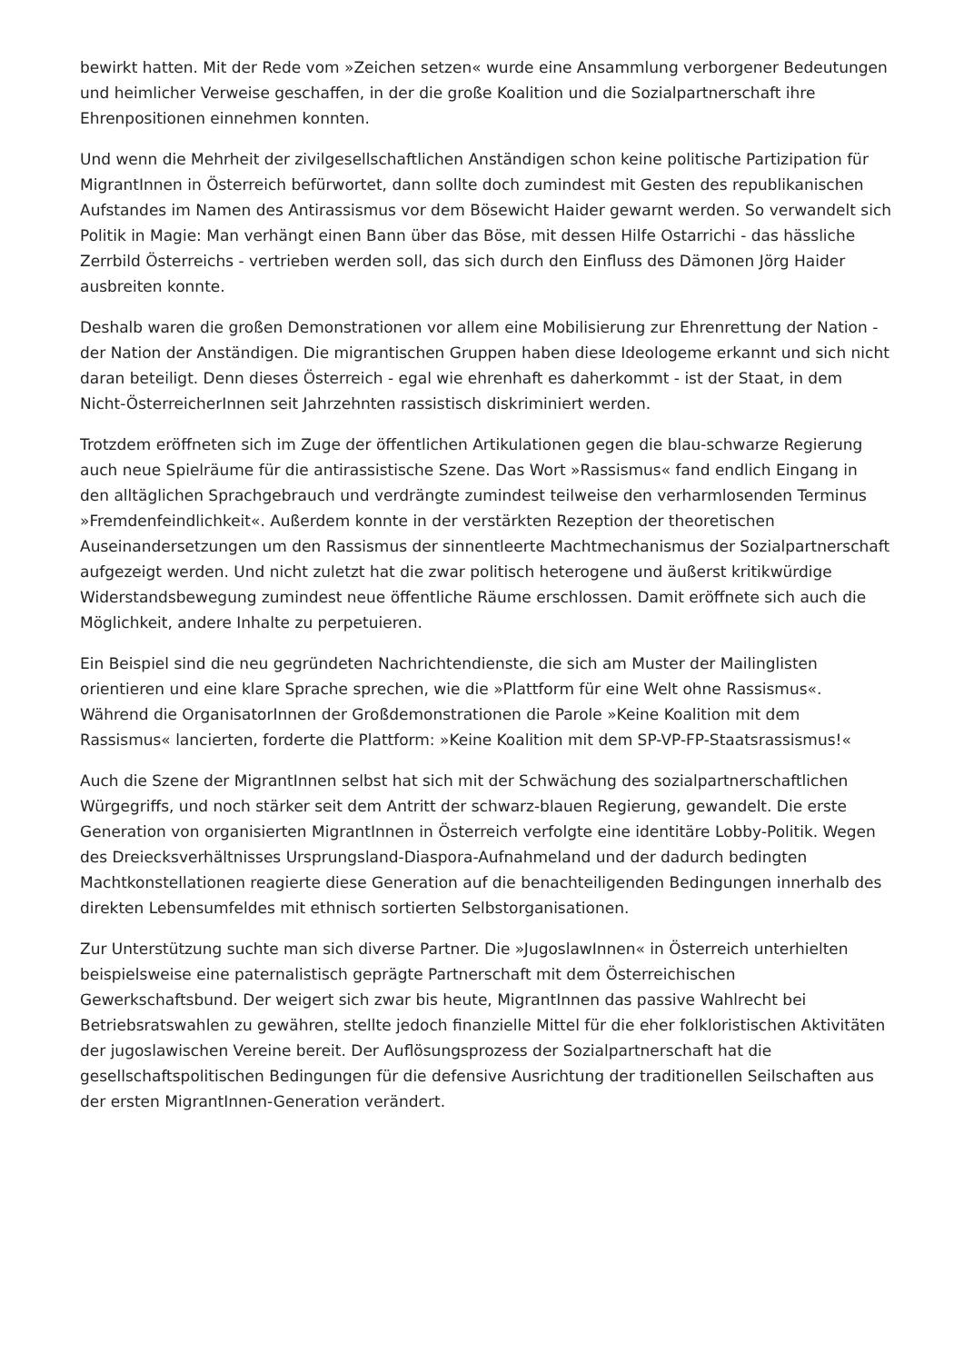bewirkt hatten. Mit der Rede vom »Zeichen setzen« wurde eine Ansammlung verborgener Bedeutungen und heimlicher Verweise geschaffen, in der die große Koalition und die Sozialpartnerschaft ihre Ehrenpositionen einnehmen konnten.
Und wenn die Mehrheit der zivilgesellschaftlichen Anständigen schon keine politische Partizipation für MigrantInnen in Österreich befürwortet, dann sollte doch zumindest mit Gesten des republikanischen Aufstandes im Namen des Antirassismus vor dem Bösewicht Haider gewarnt werden. So verwandelt sich Politik in Magie: Man verhängt einen Bann über das Böse, mit dessen Hilfe Ostarrichi - das hässliche Zerrbild Österreichs - vertrieben werden soll, das sich durch den Einfluss des Dämonen Jörg Haider ausbreiten konnte.
Deshalb waren die großen Demonstrationen vor allem eine Mobilisierung zur Ehrenrettung der Nation - der Nation der Anständigen. Die migrantischen Gruppen haben diese Ideologeme erkannt und sich nicht daran beteiligt. Denn dieses Österreich - egal wie ehrenhaft es daherkommt - ist der Staat, in dem Nicht-ÖsterreicherInnen seit Jahrzehnten rassistisch diskriminiert werden.
Trotzdem eröffneten sich im Zuge der öffentlichen Artikulationen gegen die blau-schwarze Regierung auch neue Spielräume für die antirassistische Szene. Das Wort »Rassismus« fand endlich Eingang in den alltäglichen Sprachgebrauch und verdrängte zumindest teilweise den verharmlosenden Terminus »Fremdenfeindlichkeit«. Außerdem konnte in der verstärkten Rezeption der theoretischen Auseinandersetzungen um den Rassismus der sinnentleerte Machtmechanismus der Sozialpartnerschaft aufgezeigt werden. Und nicht zuletzt hat die zwar politisch heterogene und äußerst kritikwürdige Widerstandsbewegung zumindest neue öffentliche Räume erschlossen. Damit eröffnete sich auch die Möglichkeit, andere Inhalte zu perpetuieren.
Ein Beispiel sind die neu gegründeten Nachrichtendienste, die sich am Muster der Mailinglisten orientieren und eine klare Sprache sprechen, wie die »Plattform für eine Welt ohne Rassismus«. Während die OrganisatorInnen der Großdemonstrationen die Parole »Keine Koalition mit dem Rassismus« lancierten, forderte die Plattform: »Keine Koalition mit dem SP-VP-FP-Staatsrassismus!«
Auch die Szene der MigrantInnen selbst hat sich mit der Schwächung des sozialpartnerschaftlichen Würgegriffs, und noch stärker seit dem Antritt der schwarz-blauen Regierung, gewandelt. Die erste Generation von organisierten MigrantInnen in Österreich verfolgte eine identitäre Lobby-Politik. Wegen des Dreiecksverhältnisses Ursprungsland-Diaspora-Aufnahmeland und der dadurch bedingten Machtkonstellationen reagierte diese Generation auf die benachteiligenden Bedingungen innerhalb des direkten Lebensumfeldes mit ethnisch sortierten Selbstorganisationen.
Zur Unterstützung suchte man sich diverse Partner. Die »JugoslawInnen« in Österreich unterhielten beispielsweise eine paternalistisch geprägte Partnerschaft mit dem Österreichischen Gewerkschaftsbund. Der weigert sich zwar bis heute, MigrantInnen das passive Wahlrecht bei Betriebsratswahlen zu gewähren, stellte jedoch finanzielle Mittel für die eher folkloristischen Aktivitäten der jugoslawischen Vereine bereit. Der Auflösungsprozess der Sozialpartnerschaft hat die gesellschaftspolitischen Bedingungen für die defensive Ausrichtung der traditionellen Seilschaften aus der ersten MigrantInnen-Generation verändert.